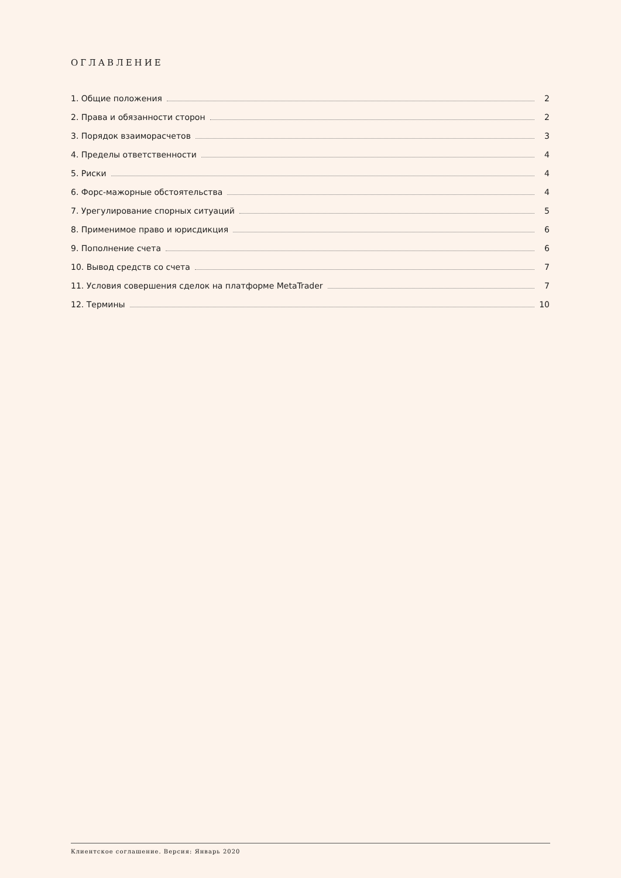ОГЛАВЛЕНИЕ
1. Общие положения 2
2. Права и обязанности сторон 2
3. Порядок взаиморасчетов 3
4. Пределы ответственности 4
5. Риски 4
6. Форс-мажорные обстоятельства 4
7. Урегулирование спорных ситуаций 5
8. Применимое право и юрисдикция 6
9. Пополнение счета 6
10. Вывод средств со счета 7
11. Условия совершения сделок на платформе MetaTrader 7
12. Термины 10
Клиентское соглашение. Версия: Январь 2020